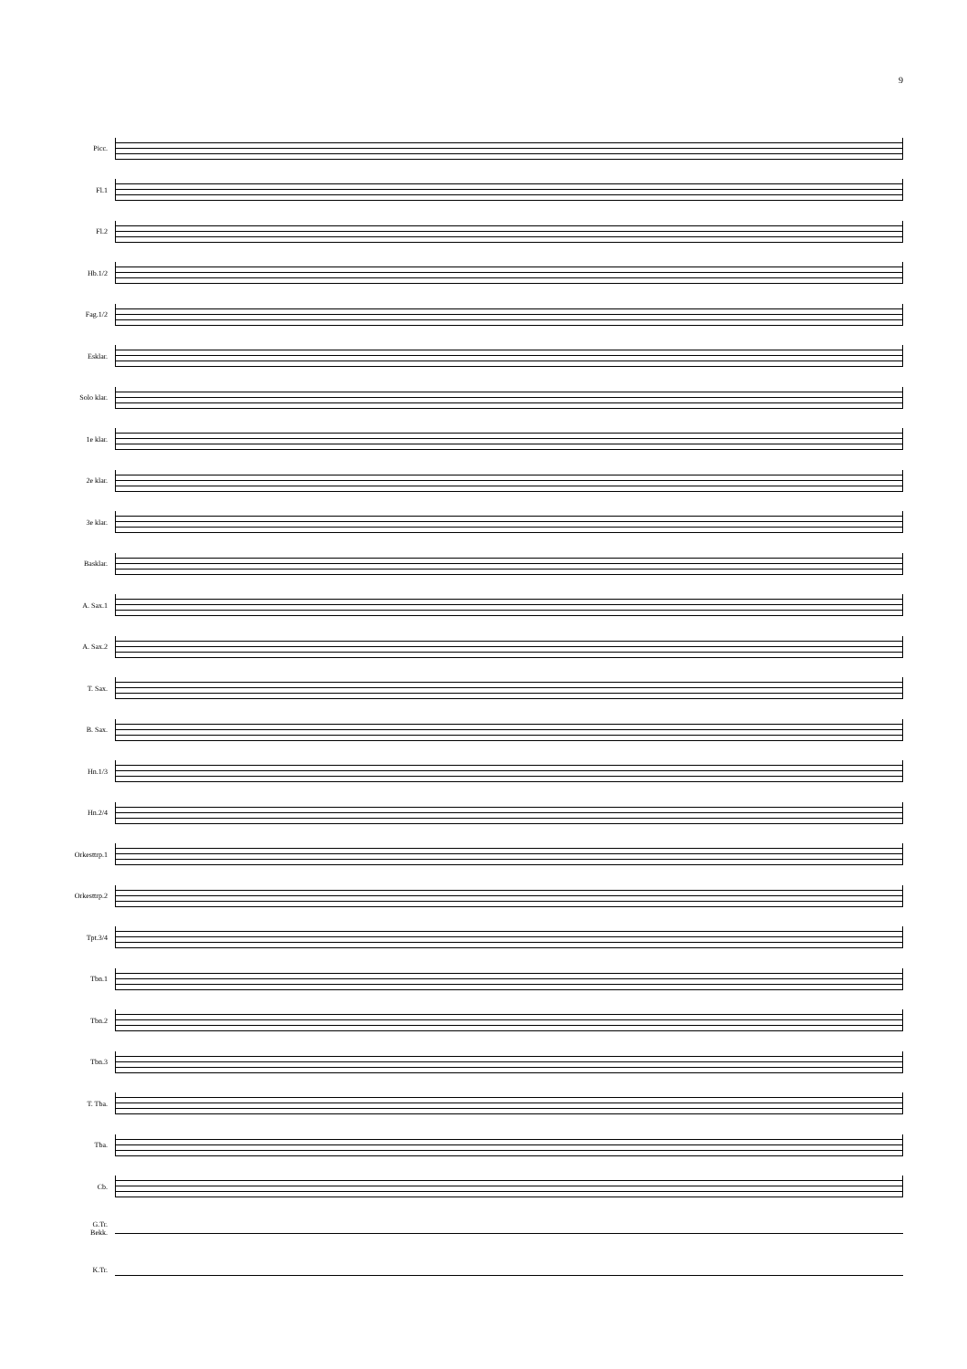9
Picc.
Fl.1
Fl.2
Hb.1/2
Fag.1/2
Esklar.
Solo klar.
1e klar.
2e klar.
3e klar.
Basklar.
A. Sax.1
A. Sax.2
T. Sax.
B. Sax.
Hn.1/3
Hn.2/4
Orkesttrp.1
Orkesttrp.2
Tpt.3/4
Tbn.1
Tbn.2
Tbn.3
T. Tba.
Tba.
Cb.
G.Tr.
Bekk.
K.Tr.